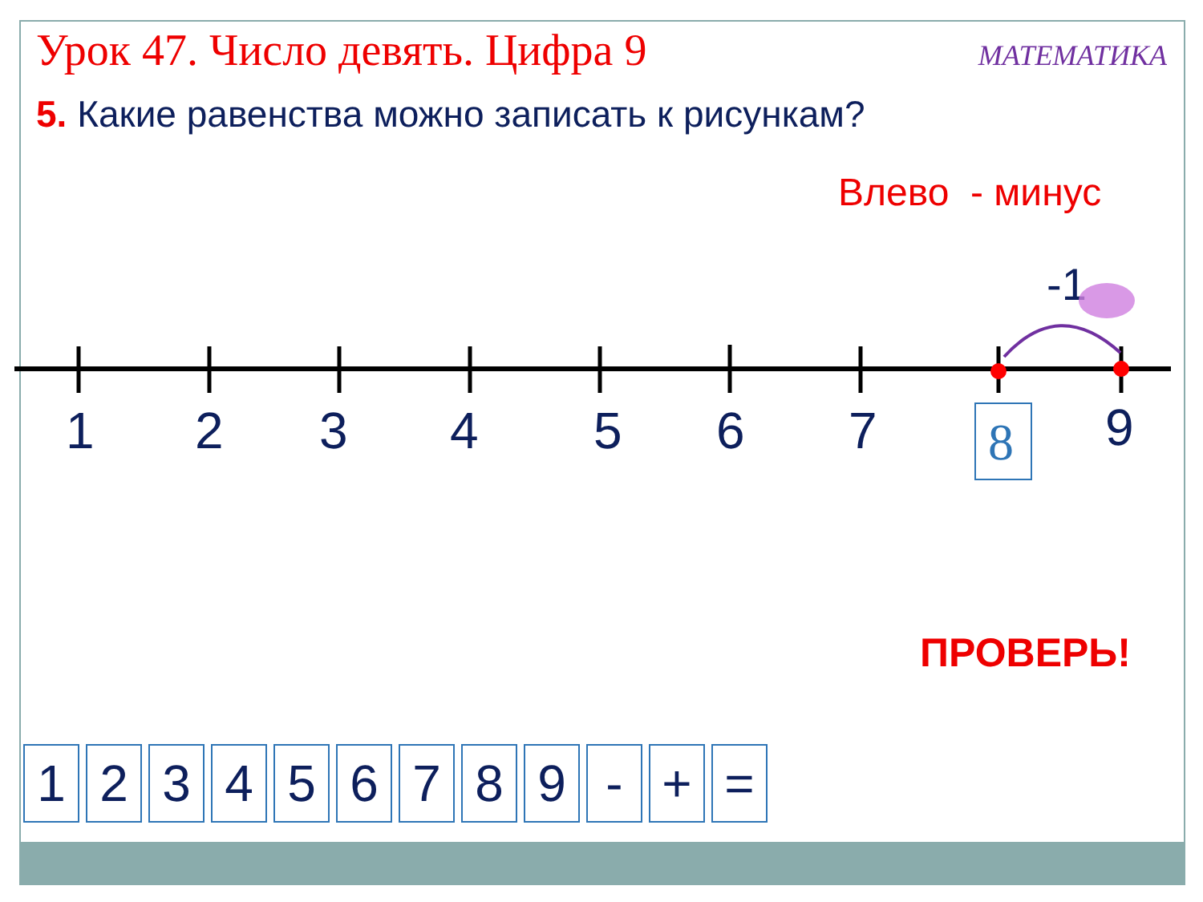Урок 47. Число девять. Цифра 9
МАТЕМАТИКА
5. Какие равенства можно записать к рисункам?
Влево - минус
-1
1 2 3 4 5 6 7 8 9
ПРОВЕРЬ!
1 2 3 4 5 6 7 8 9 - + =